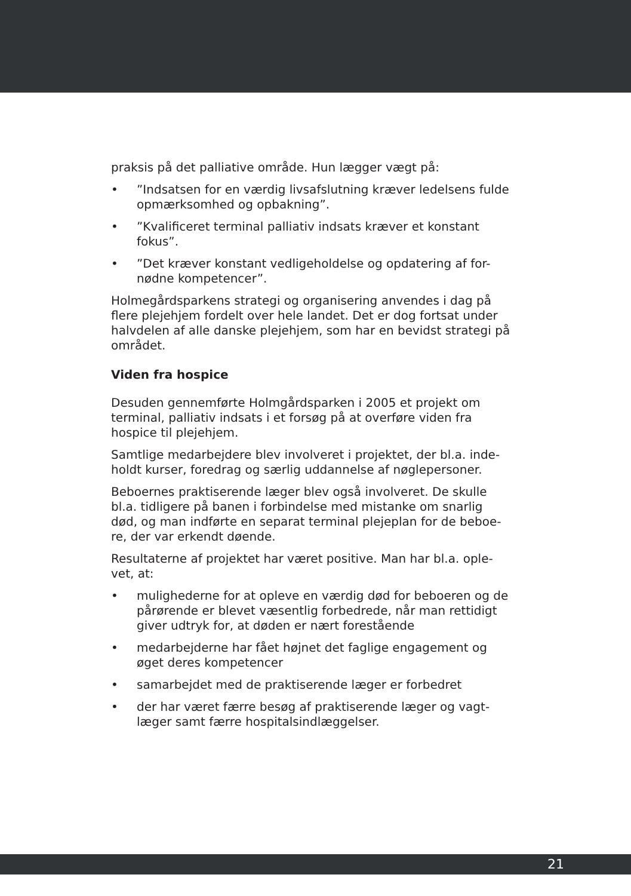praksis på det palliative område. Hun lægger vægt på:
•”Indsatsen for en værdig livsafslutning kræver ledelsens fulde opmærksomhed og opbakning”.
•”Kvalificeret terminal palliativ indsats kræver et konstant fokus”.
•”Det kræver konstant vedligeholdelse og opdatering af for-nødne kompetencer”.
Holmegårdsparkens strategi og organisering anvendes i dag på flere plejehjem fordelt over hele landet. Det er dog fortsat under halvdelen af alle danske plejehjem, som har en bevidst strategi på området.
Viden fra hospice
Desuden gennemførte Holmgårdsparken i 2005 et projekt om terminal, palliativ indsats i et forsøg på at overføre viden fra hospice til plejehjem.
Samtlige medarbejdere blev involveret i projektet, der bl.a. inde-holdt kurser, foredrag og særlig uddannelse af nøglepersoner.
Beboernes praktiserende læger blev også involveret. De skulle bl.a. tidligere på banen i forbindelse med mistanke om snarlig død, og man indførte en separat terminal plejeplan for de beboe-re, der var erkendt døende.
Resultaterne af projektet har været positive. Man har bl.a. ople-vet, at:
• mulighederne for at opleve en værdig død for beboeren og de pårørende er blevet væsentlig forbedrede, når man rettidigt giver udtryk for, at døden er nært forestående
• medarbejderne har fået højnet det faglige engagement og øget deres kompetencer
• samarbejdet med de praktiserende læger er forbedret
• der har været færre besøg af praktiserende læger og vagt-læger samt færre hospitalsindlæggelser.
21